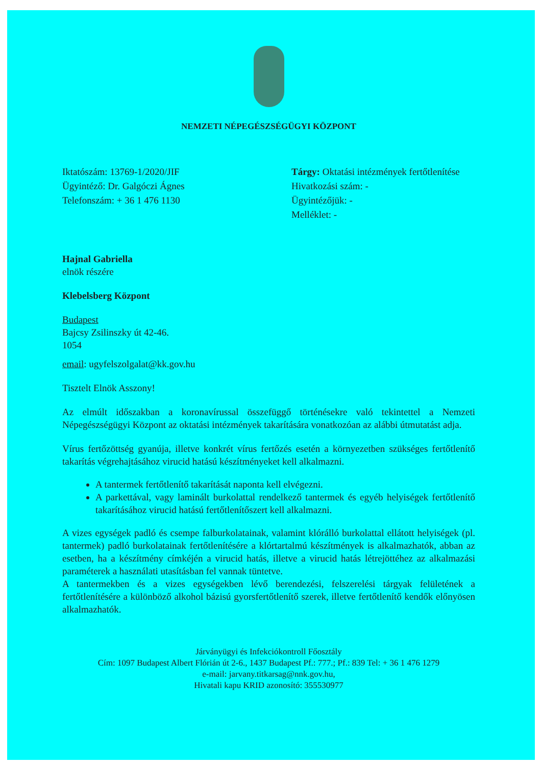NEMZETI NÉPEGÉSZSÉGÜGYI KÖZPONT
Iktatószám: 13769-1/2020/JIF
Ügyintéző: Dr. Galgóczi Ágnes
Telefonszám: + 36 1 476 1130
Tárgy: Oktatási intézmények fertőtlenítése
Hivatkozási szám: -
Ügyintézőjük: -
Melléklet: -
Hajnal Gabriella
elnök részére
Klebelsberg Központ
Budapest
Bajcsy Zsilinszky út 42-46.
1054
email: ugyfelszolgalat@kk.gov.hu
Tisztelt Elnök Asszony!
Az elmúlt időszakban a koronavírussal összefüggő történésekre való tekintettel a Nemzeti Népegészségügyi Központ az oktatási intézmények takarítására vonatkozóan az alábbi útmutatást adja.
Vírus fertőzöttség gyanúja, illetve konkrét vírus fertőzés esetén a környezetben szükséges fertőtlenítő takarítás végrehajtásához virucid hatású készítményeket kell alkalmazni.
A tantermek fertőtlenítő takarítását naponta kell elvégezni.
A parkettával, vagy laminált burkolattal rendelkező tantermek és egyéb helyiségek fertőtlenítő takarításához virucid hatású fertőtlenítőszert kell alkalmazni.
A vizes egységek padló és csempe falburkolatainak, valamint klórálló burkolattal ellátott helyiségek (pl. tantermek) padló burkolatainak fertőtlenítésére a klórtartalmú készítmények is alkalmazhatók, abban az esetben, ha a készítmény címkéjén a virucid hatás, illetve a virucid hatás létrejöttéhez az alkalmazási paraméterek a használati utasításban fel vannak tüntetve.
A tantermekben és a vizes egységekben lévő berendezési, felszerelési tárgyak felületének a fertőtlenítésére a különböző alkohol bázisú gyorsfertőtlenítő szerek, illetve fertőtlenítő kendők előnyösen alkalmazhatók.
Járványügyi és Infekciókontroll Főosztály
Cím: 1097 Budapest Albert Flórián út 2-6., 1437 Budapest Pf.: 777.; Pf.: 839 Tel: + 36 1 476 1279
e-mail: jarvany.titkarsag@nnk.gov.hu,
Hivatali kapu KRID azonosító: 355530977